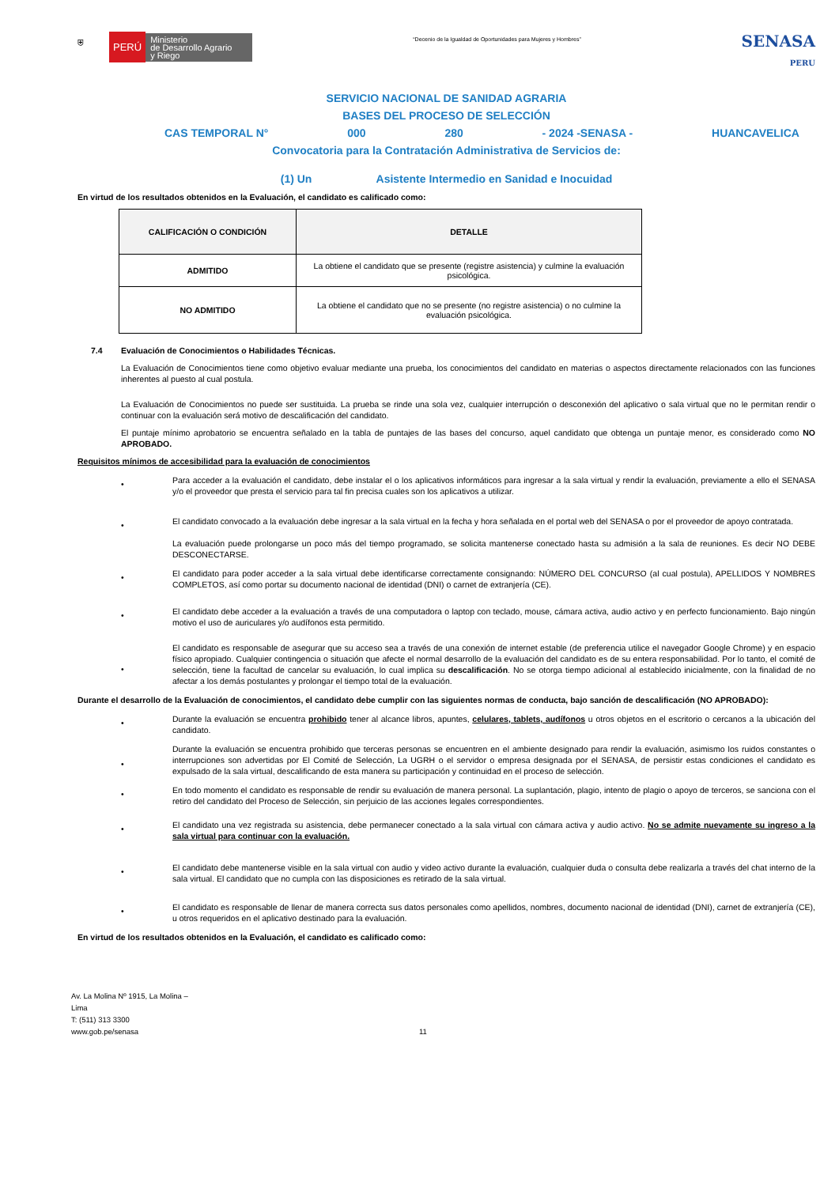⛨ PERÚ Ministerio
de Desarrollo Agrario
y Riego
“Decenio de la Igualdad de Oportunidades para Mujeres y Hombres”
SENASA
PERU
SERVICIO NACIONAL DE SANIDAD AGRARIA
BASES DEL PROCESO DE SELECCIÓN
CAS TEMPORAL N° 000 280 - 2024 -SENASA - HUANCAVELICA
Convocatoria para la Contratación Administrativa de Servicios de:
(1) Un Asistente Intermedio en Sanidad e Inocuidad
En virtud de los resultados obtenidos en la Evaluación, el candidato es calificado como:
| CALIFICACIÓN O CONDICIÓN | DETALLE |
| --- | --- |
| ADMITIDO | La obtiene el candidato que se presente (registre asistencia) y culmine la evaluación psicológica. |
| NO ADMITIDO | La obtiene el candidato que no se presente (no registre asistencia) o no culmine la evaluación psicológica. |
7.4 Evaluación de Conocimientos o Habilidades Técnicas.
La Evaluación de Conocimientos tiene como objetivo evaluar mediante una prueba, los conocimientos del candidato en materias o aspectos directamente relacionados con las funciones inherentes al puesto al cual postula.
La Evaluación de Conocimientos no puede ser sustituida. La prueba se rinde una sola vez, cualquier interrupción o desconexión del aplicativo o sala virtual que no le permitan rendir o continuar con la evaluación será motivo de descalificación del candidato.
El puntaje mínimo aprobatorio se encuentra señalado en la tabla de puntajes de las bases del concurso, aquel candidato que obtenga un puntaje menor, es considerado como NO APROBADO.
Requisitos mínimos de accesibilidad para la evaluación de conocimientos
•
Para acceder a la evaluación el candidato, debe instalar el o los aplicativos informáticos para ingresar a la sala virtual y rendir la evaluación, previamente a ello el SENASA y/o el proveedor que presta el servicio para tal fin precisa cuales son los aplicativos a utilizar.
•
El candidato convocado a la evaluación debe ingresar a la sala virtual en la fecha y hora señalada en el portal web del SENASA o por el proveedor de apoyo contratada.
La evaluación puede prolongarse un poco más del tiempo programado, se solicita mantenerse conectado hasta su admisión a la sala de reuniones. Es decir NO DEBE DESCONECTARSE.
•
El candidato para poder acceder a la sala virtual debe identificarse correctamente consignando: NÚMERO DEL CONCURSO (al cual postula), APELLIDOS Y NOMBRES COMPLETOS, así como portar su documento nacional de identidad (DNI) o carnet de extranjería (CE).
•
El candidato debe acceder a la evaluación a través de una computadora o laptop con teclado, mouse, cámara activa, audio activo y en perfecto funcionamiento. Bajo ningún motivo el uso de auriculares y/o audífonos esta permitido.
•
El candidato es responsable de asegurar que su acceso sea a través de una conexión de internet estable (de preferencia utilice el navegador Google Chrome) y en espacio físico apropiado. Cualquier contingencia o situación que afecte el normal desarrollo de la evaluación del candidato es de su entera responsabilidad. Por lo tanto, el comité de selección, tiene la facultad de cancelar su evaluación, lo cual implica su descalificación. No se otorga tiempo adicional al establecido inicialmente, con la finalidad de no afectar a los demás postulantes y prolongar el tiempo total de la evaluación.
Durante el desarrollo de la Evaluación de conocimientos, el candidato debe cumplir con las siguientes normas de conducta, bajo sanción de descalificación (NO APROBADO):
•
Durante la evaluación se encuentra prohibido tener al alcance libros, apuntes, celulares, tablets, audífonos u otros objetos en el escritorio o cercanos a la ubicación del candidato.
•
Durante la evaluación se encuentra prohibido que terceras personas se encuentren en el ambiente designado para rendir la evaluación, asimismo los ruidos constantes o interrupciones son advertidas por El Comité de Selección, La UGRH o el servidor o empresa designada por el SENASA, de persistir estas condiciones el candidato es expulsado de la sala virtual, descalificando de esta manera su participación y continuidad en el proceso de selección.
•
En todo momento el candidato es responsable de rendir su evaluación de manera personal. La suplantación, plagio, intento de plagio o apoyo de terceros, se sanciona con el retiro del candidato del Proceso de Selección, sin perjuicio de las acciones legales correspondientes.
•
El candidato una vez registrada su asistencia, debe permanecer conectado a la sala virtual con cámara activa y audio activo. No se admite nuevamente su ingreso a la sala virtual para continuar con la evaluación.
•
El candidato debe mantenerse visible en la sala virtual con audio y video activo durante la evaluación, cualquier duda o consulta debe realizarla a través del chat interno de la sala virtual. El candidato que no cumpla con las disposiciones es retirado de la sala virtual.
•
El candidato es responsable de llenar de manera correcta sus datos personales como apellidos, nombres, documento nacional de identidad (DNI), carnet de extranjería (CE), u otros requeridos en el aplicativo destinado para la evaluación.
En virtud de los resultados obtenidos en la Evaluación, el candidato es calificado como:
Av. La Molina Nº 1915, La Molina –
Lima
T: (511) 313 3300
www.gob.pe/senasa
11